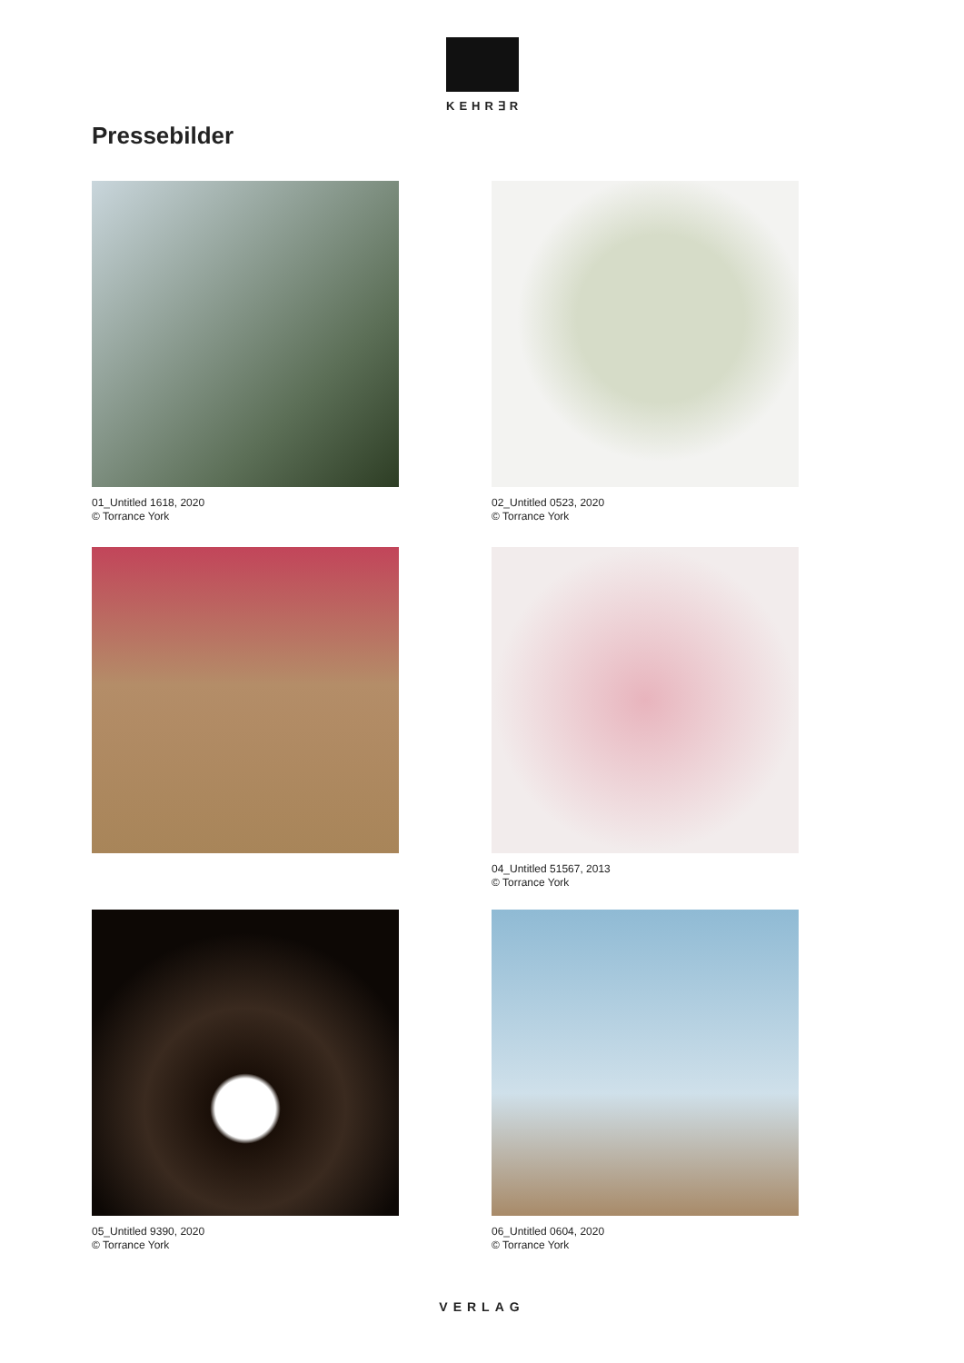KEHR∃R
Pressebilder
01_Untitled 1618, 2020
© Torrance York
02_Untitled 0523, 2020
© Torrance York
04_Untitled 51567, 2013
© Torrance York
05_Untitled 9390, 2020
© Torrance York
06_Untitled 0604, 2020
© Torrance York
VERLAG